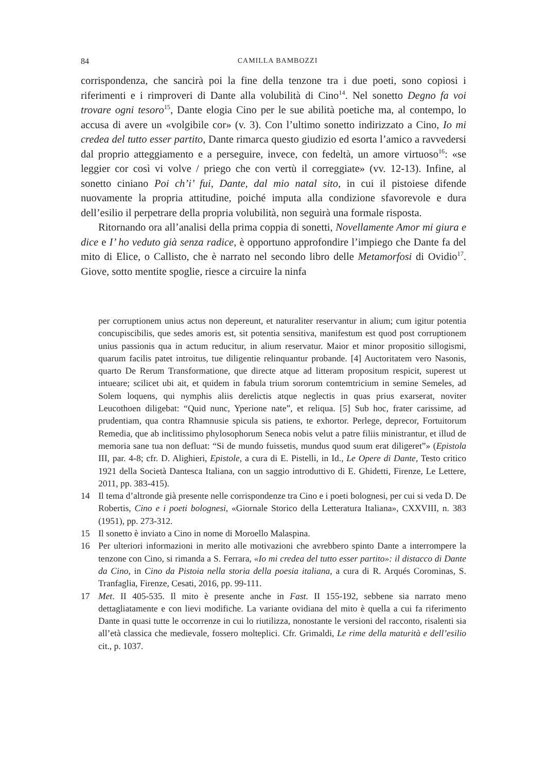84 CAMILLA BAMBOZZI
corrispondenza, che sancirà poi la fine della tenzone tra i due poeti, sono copiosi i riferimenti e i rimproveri di Dante alla volubilità di Cino<sup>14</sup>. Nel sonetto Degno fa voi trovare ogni tesoro<sup>15</sup>, Dante elogia Cino per le sue abilità poetiche ma, al contempo, lo accusa di avere un «volgibile cor» (v. 3). Con l’ultimo sonetto indirizzato a Cino, Io mi credea del tutto esser partito, Dante rimarca questo giudizio ed esorta l’amico a ravvedersi dal proprio atteggiamento e a perseguire, invece, con fedeltà, un amore virtuoso<sup>16</sup>: «se leggier cor così vi volve / priego che con vertù il correggiate» (vv. 12-13). Infine, al sonetto ciniano Poi ch’i’ fui, Dante, dal mio natal sito, in cui il pistoiese difende nuovamente la propria attitudine, poiché imputa alla condizione sfavorevole e dura dell’esilio il perpetrare della propria volubilità, non seguirà una formale risposta.
Ritornando ora all’analisi della prima coppia di sonetti, Novellamente Amor mi giura e dice e I’ ho veduto già senza radice, è opportuno approfondire l’impiego che Dante fa del mito di Elice, o Callisto, che è narrato nel secondo libro delle Metamorfosi di Ovidio<sup>17</sup>. Giove, sotto mentite spoglie, riesce a circuire la ninfa
per corruptionem unius actus non depereunt, et naturaliter reservantur in alium; cum igitur potentia concupiscibilis, que sedes amoris est, sit potentia sensitiva, manifestum est quod post corruptionem unius passionis qua in actum reducitur, in alium reservatur. Maior et minor propositio sillogismi, quarum facilis patet introitus, tue diligentie relinquantur probande. [4] Auctoritatem vero Nasonis, quarto De Rerum Transformatione, que directe atque ad litteram propositum respicit, superest ut intueare; scilicet ubi ait, et quidem in fabula trium sororum contemtricium in semine Semeles, ad Solem loquens, qui nymphis aliis derelictis atque neglectis in quas prius exarserat, noviter Leucothoen diligebat: “Quid nunc, Yperione nate”, et reliqua. [5] Sub hoc, frater carissime, ad prudentiam, qua contra Rhamnusie spicula sis patiens, te exhortor. Perlege, deprecor, Fortuitorum Remedia, que ab inclitissimo phylosophorum Seneca nobis velut a patre filiis ministrantur, et illud de memoria sane tua non defluat: “Si de mundo fuissetis, mundus quod suum erat diligeret”» (Epistola III, par. 4-8; cfr. D. Alighieri, Epistole, a cura di E. Pistelli, in Id., Le Opere di Dante, Testo critico 1921 della Società Dantesca Italiana, con un saggio introduttivo di E. Ghidetti, Firenze, Le Lettere, 2011, pp. 383-415).
14 Il tema d’altronde già presente nelle corrispondenze tra Cino e i poeti bolognesi, per cui si veda D. De Robertis, Cino e i poeti bolognesi, «Giornale Storico della Letteratura Italiana», CXXVIII, n. 383 (1951), pp. 273-312.
15 Il sonetto è inviato a Cino in nome di Moroello Malaspina.
16 Per ulteriori informazioni in merito alle motivazioni che avrebbero spinto Dante a interrompere la tenzone con Cino, si rimanda a S. Ferrara, «Io mi credea del tutto esser partito»: il distacco di Dante da Cino, in Cino da Pistoia nella storia della poesia italiana, a cura di R. Arqués Corominas, S. Tranfaglia, Firenze, Cesati, 2016, pp. 99-111.
17 Met. II 405-535. Il mito è presente anche in Fast. II 155-192, sebbene sia narrato meno dettagliatamente e con lievi modifiche. La variante ovidiana del mito è quella a cui fa riferimento Dante in quasi tutte le occorrenze in cui lo riutilizza, nonostante le versioni del racconto, risalenti sia all’età classica che medievale, fossero molteplici. Cfr. Grimaldi, Le rime della maturità e dell’esilio cit., p. 1037.